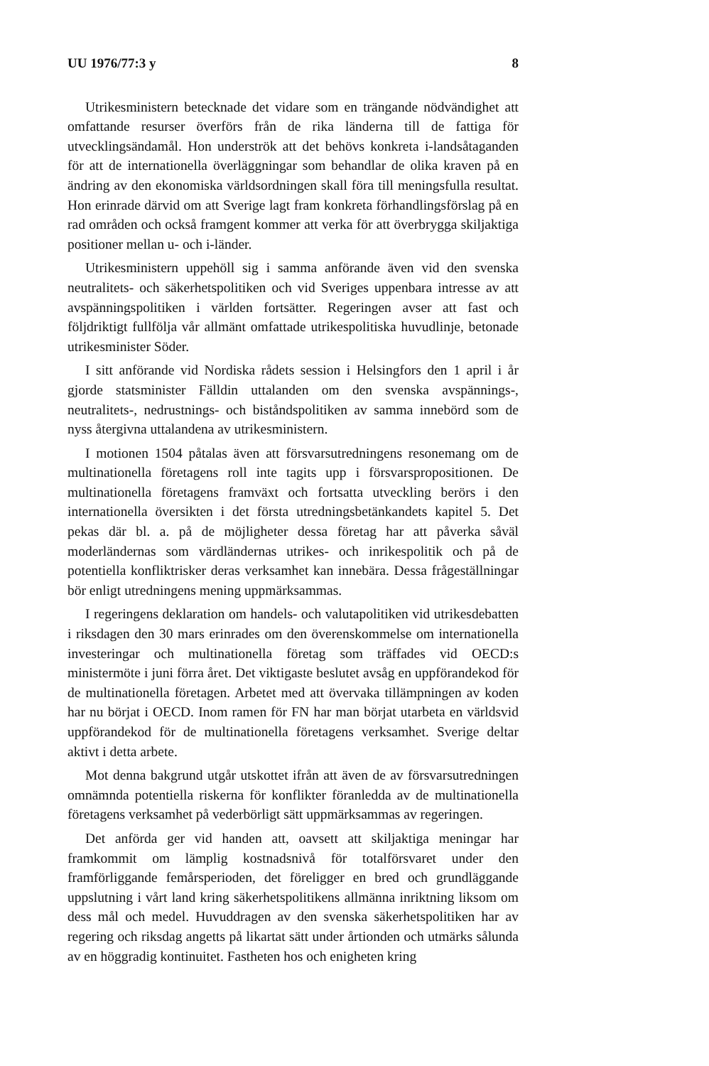UU 1976/77:3 y 8
Utrikesministern betecknade det vidare som en trängande nödvändighet att omfattande resurser överförs från de rika länderna till de fattiga för utvecklingsändamål. Hon underströk att det behövs konkreta i-landsåtaganden för att de internationella överläggningar som behandlar de olika kraven på en ändring av den ekonomiska världsordningen skall föra till meningsfulla resultat. Hon erinrade därvid om att Sverige lagt fram konkreta förhandlingsförslag på en rad områden och också framgent kommer att verka för att överbrygga skiljaktiga positioner mellan u- och i-länder.
Utrikesministern uppehöll sig i samma anförande även vid den svenska neutralitets- och säkerhetspolitiken och vid Sveriges uppenbara intresse av att avspänningspolitiken i världen fortsätter. Regeringen avser att fast och följdriktigt fullfölja vår allmänt omfattade utrikespolitiska huvudlinje, betonade utrikesminister Söder.
I sitt anförande vid Nordiska rådets session i Helsingfors den 1 april i år gjorde statsminister Fälldin uttalanden om den svenska avspännings-, neutralitets-, nedrustnings- och biståndspolitiken av samma innebörd som de nyss återgivna uttalandena av utrikesministern.
I motionen 1504 påtalas även att försvarsutredningens resonemang om de multinationella företagens roll inte tagits upp i försvarspropositionen. De multinationella företagens framväxt och fortsatta utveckling berörs i den internationella översikten i det första utredningsbetänkandets kapitel 5. Det pekas där bl. a. på de möjligheter dessa företag har att påverka såväl moderländernas som värdländernas utrikes- och inrikespolitik och på de potentiella konfliktrisker deras verksamhet kan innebära. Dessa frågeställningar bör enligt utredningens mening uppmärksammas.
I regeringens deklaration om handels- och valutapolitiken vid utrikesdebatten i riksdagen den 30 mars erinrades om den överenskommelse om internationella investeringar och multinationella företag som träffades vid OECD:s ministermöte i juni förra året. Det viktigaste beslutet avsåg en uppförandekod för de multinationella företagen. Arbetet med att övervaka tillämpningen av koden har nu börjat i OECD. Inom ramen för FN har man börjat utarbeta en världsvid uppförandekod för de multinationella företagens verksamhet. Sverige deltar aktivt i detta arbete.
Mot denna bakgrund utgår utskottet ifrån att även de av försvarsutredningen omnämnda potentiella riskerna för konflikter föranledda av de multinationella företagens verksamhet på vederbörligt sätt uppmärksammas av regeringen.
Det anförda ger vid handen att, oavsett att skiljaktiga meningar har framkommit om lämplig kostnadsnivå för totalförsvaret under den framförliggande femårsperioden, det föreligger en bred och grundläggande uppslutning i vårt land kring säkerhetspolitikens allmänna inriktning liksom om dess mål och medel. Huvuddragen av den svenska säkerhetspolitiken har av regering och riksdag angetts på likartat sätt under årtionden och utmärks sålunda av en höggradig kontinuitet. Fastheten hos och enigheten kring